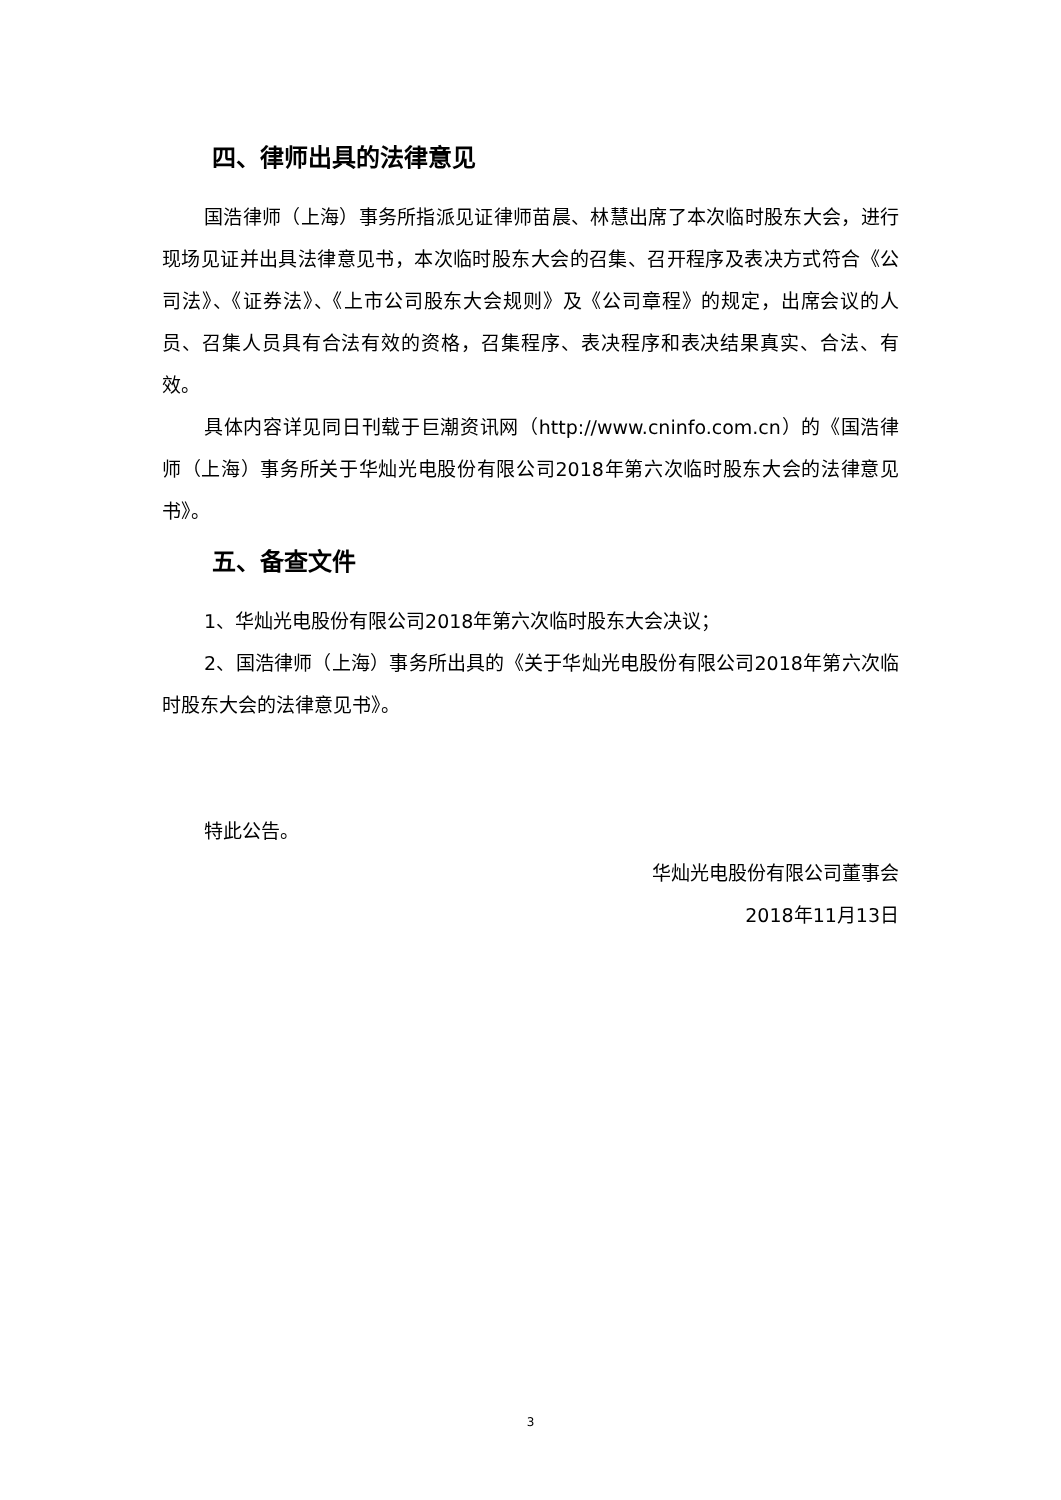四、律师出具的法律意见
国浩律师（上海）事务所指派见证律师苗晨、林慧出席了本次临时股东大会，进行现场见证并出具法律意见书，本次临时股东大会的召集、召开程序及表决方式符合《公司法》、《证券法》、《上市公司股东大会规则》及《公司章程》的规定，出席会议的人员、召集人员具有合法有效的资格，召集程序、表决程序和表决结果真实、合法、有效。
具体内容详见同日刊载于巨潮资讯网（http://www.cninfo.com.cn）的《国浩律师（上海）事务所关于华灿光电股份有限公司2018年第六次临时股东大会的法律意见书》。
五、备查文件
1、华灿光电股份有限公司2018年第六次临时股东大会决议；
2、国浩律师（上海）事务所出具的《关于华灿光电股份有限公司2018年第六次临时股东大会的法律意见书》。
特此公告。
华灿光电股份有限公司董事会
2018年11月13日
3